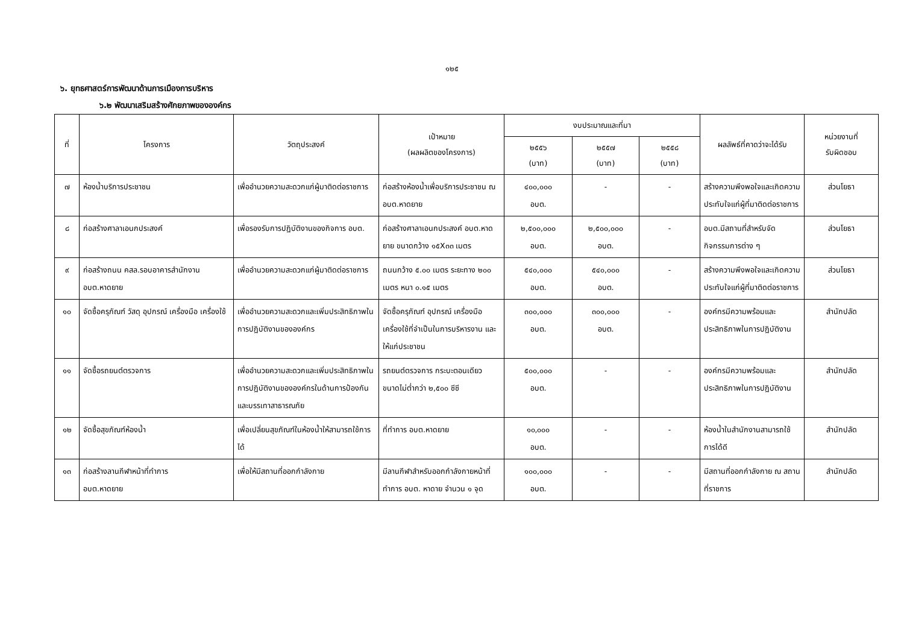๑๒๕
๖. ยุทธศาสตร์การพัฒนาด้านการเมืองการบริหาร
๖.๒ พัฒนาเสริมสร้างศักยภาพขององค์กร
| ที่ | โครงการ | วัตถุประสงค์ | เป้าหมาย (ผลผลิตของโครงการ) | งบประมาณและที่มา | | | ผลลัพธ์ที่คาดว่าจะได้รับ | หน่วยงานที่ รับผิดชอบ |
| --- | --- | --- | --- | --- | --- | --- | --- | --- |
| | | | | ๒๕๕๖ (บาท) | ๒๕๕๗ (บาท) | ๒๕๕๘ (บาท) | | |
| ๗ | ห้องน้ำบริการประชาชน | เพื่ออำนวยความสะดวกแก่ผู้มาติดต่อราชการ | ก่อสร้างห้องน้ำเพื่อบริการประชาชน ณ อบต.หาดยาย | ๔๐๐,๐๐๐ อบต. | - | - | สร้างความพึงพอใจและเกิดความประทับใจแก่ผู้ที่มาติดต่อราชการ | ส่วนโยธา |
| ๘ | ก่อสร้างศาลาเอนกประสงค์ | เพื่อรองรับการปฏิบัติงานของกิจการ อบต. | ก่อสร้างศาลาเอนกประสงค์ อบต.หาดยาย ขนาดกว้าง ๑๕X๓๓ เมตร | ๒,๕๐๐,๐๐๐ อบต. | ๒,๕๐๐,๐๐๐ อบต. | - | อบต.มีสถานที่สำหรับจัดกิจกรรมการต่าง ๆ | ส่วนโยธา |
| ๙ | ก่อสร้างถนน คสล.รอบอาคารสำนักงาน อบต.หาดยาย | เพื่ออำนวยความสะดวกแก่ผู้มาติดต่อราชการ | ถนนกว้าง ๕.๐๐ เมตร ระยะทาง ๒๐๐ เมตร หนา ๐.๑๕ เมตร | ๕๔๐,๐๐๐ อบต. | ๕๔๐,๐๐๐ อบต. | - | สร้างความพึงพอใจและเกิดความประทับใจแก่ผู้ที่มาติดต่อราชการ | ส่วนโยธา |
| ๑๐ | จัดซื้อครุภัณฑ์ วัสดุ อุปกรณ์ เครื่องมือ เครื่องใช้ | เพื่ออำนวยความสะดวกและเพิ่มประสิทธิภาพในการปฏิบัติงานขององค์กร | จัดซื้อครุภัณฑ์ อุปกรณ์ เครื่องมือ เครื่องใช้ที่จำเป็นในการบริหารงาน และให้แก่ประชาชน | ๓๐๐,๐๐๐ อบต. | ๓๐๐,๐๐๐ อบต. | - | องค์กรมีความพร้อมและประสิทธิภาพในการปฏิบัติงาน | สำนักปลัด |
| ๑๑ | จัดซื้อรถยนต์ตรวจการ | เพื่ออำนวยความสะดวกและเพิ่มประสิทธิภาพในการปฏิบัติงานขององค์กรในด้านการป้องกันและบรรเทาสาธารณภัย | รถยนต์ตรวจการ กระบะตอนเดียว ขนาดไม่ต่ำกว่า ๒,๕๐๐ ซีซี | ๕๐๐,๐๐๐ อบต. | - | - | องค์กรมีความพร้อมและประสิทธิภาพในการปฏิบัติงาน | สำนักปลัด |
| ๑๒ | จัดซื้อสุขภัณฑ์ห้องน้ำ | เพื่อเปลี่ยนสุขภัณฑ์ในห้องน้ำให้สามารถใช้การได้ | ที่ทำการ อบต.หาดยาย | ๑๐,๐๐๐ อบต. | - | - | ห้องน้ำในสำนักงานสามารถใช้การได้ดี | สำนักปลัด |
| ๑๓ | ก่อสร้างลานกีฬาหน้าที่ทำการ อบต.หาดยาย | เพื่อให้มีสถานที่ออกกำลังกาย | มีลานกีฬาสำหรับออกกำลังกายหน้าที่ทำการ อบต. หาดาย จำนวน ๑ จุด | ๑๐๐,๐๐๐ อบต. | - | - | มีสถานที่ออกกำลังกาย ณ สถานที่ราชการ | สำนักปลัด |